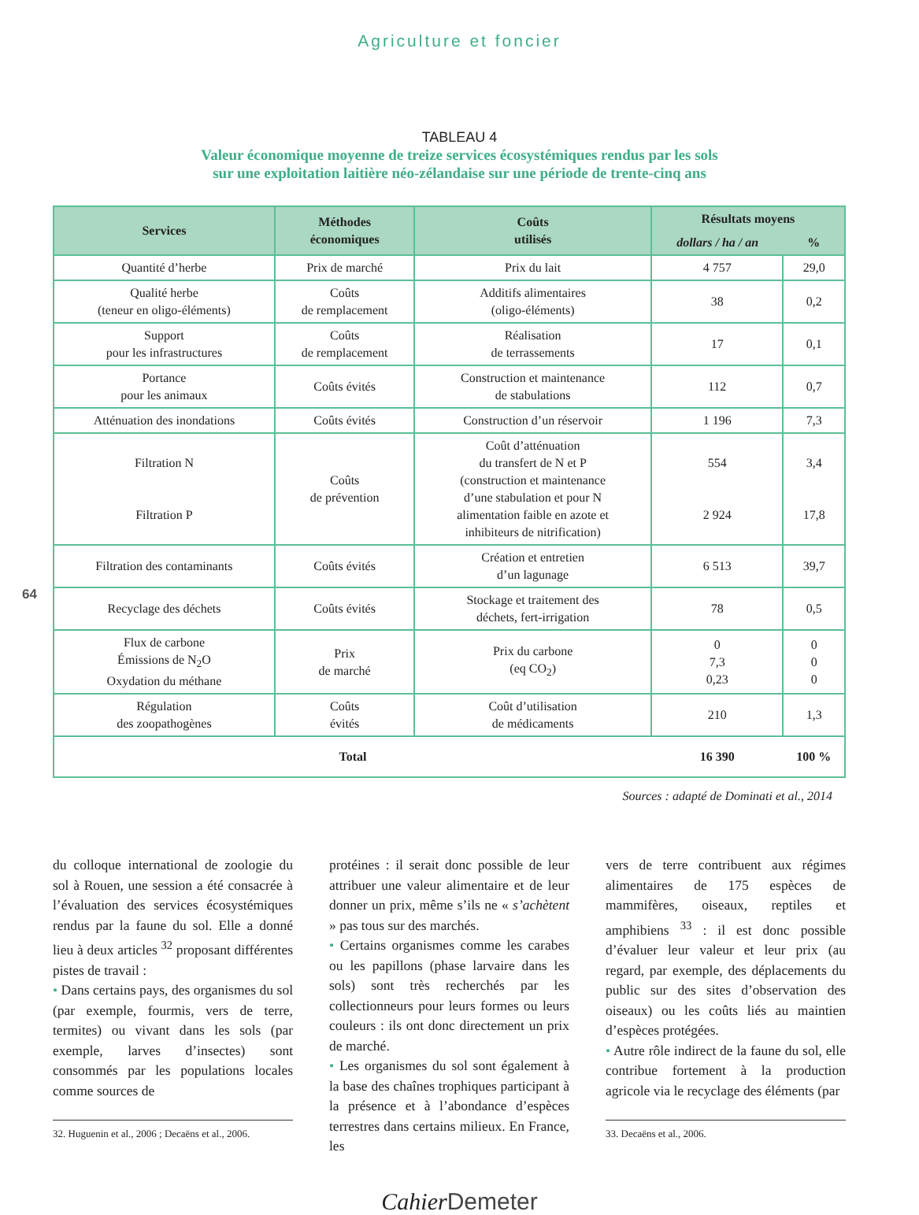Agriculture et foncier
TABLEAU 4
Valeur économique moyenne de treize services écosystémiques rendus par les sols
sur une exploitation laitière néo-zélandaise sur une période de trente-cinq ans
| Services | Méthodes économiques | Coûts utilisés | Résultats moyens | |
| --- | --- | --- | --- | --- |
| | | | dollars / ha / an | % |
| Quantité d’herbe | Prix de marché | Prix du lait | 4 757 | 29,0 |
| Qualité herbe (teneur en oligo-éléments) | Coûts de remplacement | Additifs alimentaires (oligo-éléments) | 38 | 0,2 |
| Support pour les infrastructures | Coûts de remplacement | Réalisation de terrassements | 17 | 0,1 |
| Portance pour les animaux | Coûts évités | Construction et maintenance de stabulations | 112 | 0,7 |
| Atténuation des inondations | Coûts évités | Construction d’un réservoir | 1 196 | 7,3 |
| Filtration N Filtration P | Coûts de prévention | Coût d’atténuation du transfert de N et P (construction et maintenance d’une stabulation et pour N alimentation faible en azote et inhibiteurs de nitrification) | 554 2 924 | 3,4 17,8 |
| Filtration des contaminants | Coûts évités | Création et entretien d’un lagunage | 6 513 | 39,7 |
| Recyclage des déchets | Coûts évités | Stockage et traitement des déchets, fert-irrigation | 78 | 0,5 |
| Flux de carbone Émissions de N<sub>2</sub>O Oxydation du méthane | Prix de marché | Prix du carbone (eq CO<sub>2</sub>) | 0 7,3 0,23 | 0 0 0 |
| Régulation des zoopathogènes | Coûts évités | Coût d’utilisation de médicaments | 210 | 1,3 |
| Total | | | 16 390 | 100 % |
Sources : adapté de Dominati et al., 2014
64
du colloque international de zoologie du sol à Rouen, une session a été consacrée à l’évaluation des services écosystémiques rendus par la faune du sol. Elle a donné lieu à deux articles <sup>32</sup> proposant différentes pistes de travail :
• Dans certains pays, des organismes du sol (par exemple, fourmis, vers de terre, termites) ou vivant dans les sols (par exemple, larves d’insectes) sont consommés par les populations locales comme sources de
32. Huguenin et al., 2006 ; Decaëns et al., 2006.
protéines : il serait donc possible de leur attribuer une valeur alimentaire et de leur donner un prix, même s’ils ne « s’achètent » pas tous sur des marchés.
• Certains organismes comme les carabes ou les papillons (phase larvaire dans les sols) sont très recherchés par les collectionneurs pour leurs formes ou leurs couleurs : ils ont donc directement un prix de marché.
• Les organismes du sol sont également à la base des chaînes trophiques participant à la présence et à l’abondance d’espèces terrestres dans certains milieux. En France, les
vers de terre contribuent aux régimes alimentaires de 175 espèces de mammifères, oiseaux, reptiles et amphibiens <sup>33</sup> : il est donc possible d’évaluer leur valeur et leur prix (au regard, par exemple, des déplacements du public sur des sites d’observation des oiseaux) ou les coûts liés au maintien d’espèces protégées.
• Autre rôle indirect de la faune du sol, elle contribue fortement à la production agricole via le recyclage des éléments (par
33. Decaëns et al., 2006.
Cahier Demeter